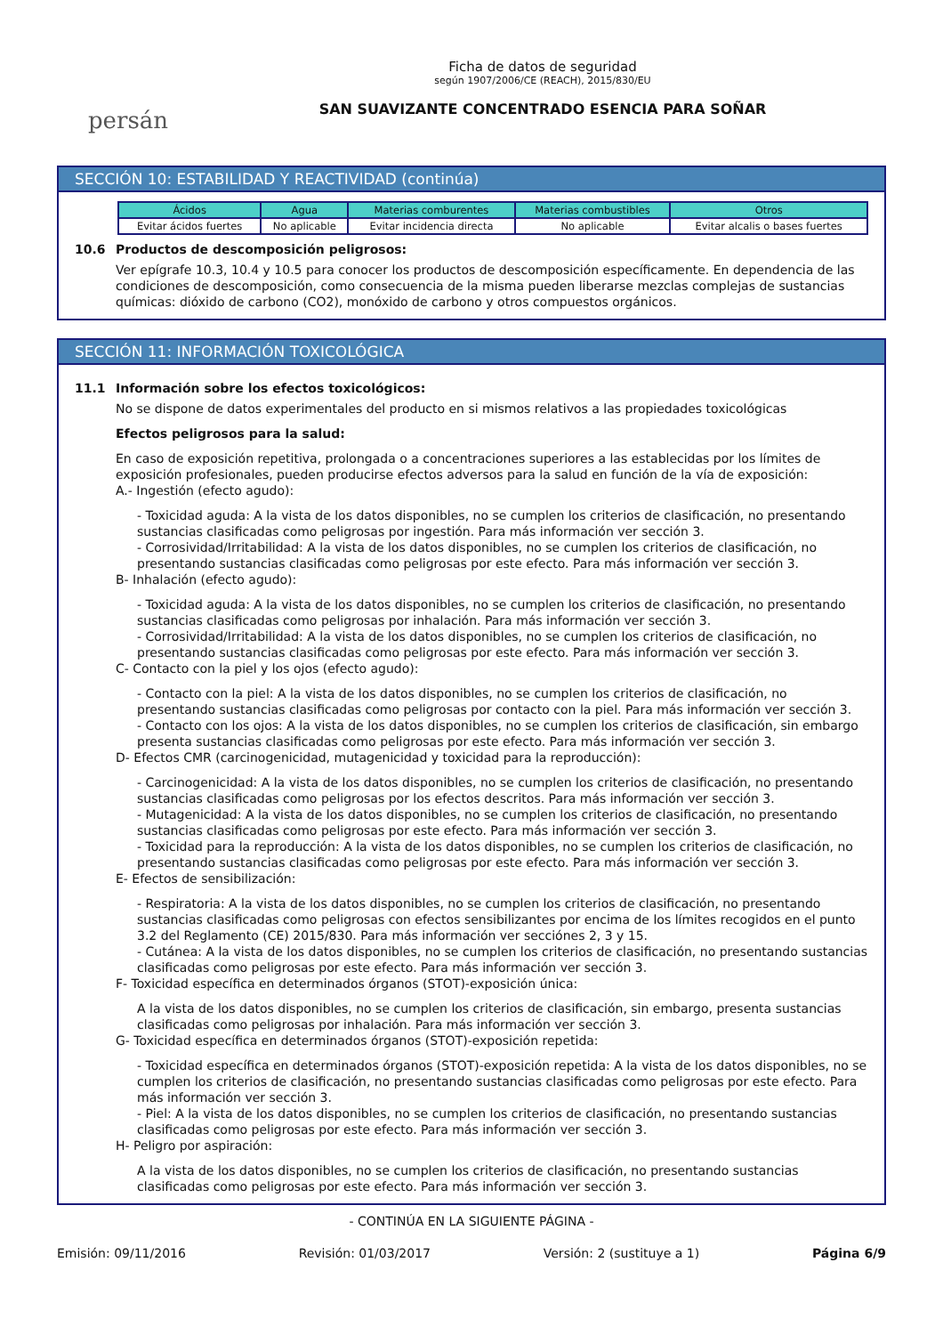persán
Ficha de datos de seguridad
según 1907/2006/CE (REACH), 2015/830/EU
SAN SUAVIZANTE CONCENTRADO ESENCIA PARA SOÑAR
SECCIÓN 10: ESTABILIDAD Y REACTIVIDAD (continúa)
| Ácidos | Agua | Materias comburentes | Materias combustibles | Otros |
| --- | --- | --- | --- | --- |
| Evitar ácidos fuertes | No aplicable | Evitar incidencia directa | No aplicable | Evitar alcalis o bases fuertes |
10.6 Productos de descomposición peligrosos:
Ver epígrafe 10.3, 10.4 y 10.5 para conocer los productos de descomposición específicamente. En dependencia de las condiciones de descomposición, como consecuencia de la misma pueden liberarse mezclas complejas de sustancias químicas: dióxido de carbono (CO2), monóxido de carbono y otros compuestos orgánicos.
SECCIÓN 11: INFORMACIÓN TOXICOLÓGICA
11.1 Información sobre los efectos toxicológicos:
No se dispone de datos experimentales del producto en si mismos relativos a las propiedades toxicológicas
Efectos peligrosos para la salud:
En caso de exposición repetitiva, prolongada o a concentraciones superiores a las establecidas por los límites de exposición profesionales, pueden producirse efectos adversos para la salud en función de la vía de exposición:
A.- Ingestión (efecto agudo):
- Toxicidad aguda: A la vista de los datos disponibles, no se cumplen los criterios de clasificación, no presentando sustancias clasificadas como peligrosas por ingestión. Para más información ver sección 3.
- Corrosividad/Irritabilidad: A la vista de los datos disponibles, no se cumplen los criterios de clasificación, no presentando sustancias clasificadas como peligrosas por este efecto. Para más información ver sección 3.
B- Inhalación (efecto agudo):
- Toxicidad aguda: A la vista de los datos disponibles, no se cumplen los criterios de clasificación, no presentando sustancias clasificadas como peligrosas por inhalación. Para más información ver sección 3.
- Corrosividad/Irritabilidad: A la vista de los datos disponibles, no se cumplen los criterios de clasificación, no presentando sustancias clasificadas como peligrosas por este efecto. Para más información ver sección 3.
C- Contacto con la piel y los ojos (efecto agudo):
- Contacto con la piel: A la vista de los datos disponibles, no se cumplen los criterios de clasificación, no presentando sustancias clasificadas como peligrosas por contacto con la piel. Para más información ver sección 3.
- Contacto con los ojos: A la vista de los datos disponibles, no se cumplen los criterios de clasificación, sin embargo presenta sustancias clasificadas como peligrosas por este efecto. Para más información ver sección 3.
D- Efectos CMR (carcinogenicidad, mutagenicidad y toxicidad para la reproducción):
- Carcinogenicidad: A la vista de los datos disponibles, no se cumplen los criterios de clasificación, no presentando sustancias clasificadas como peligrosas por los efectos descritos. Para más información ver sección 3.
- Mutagenicidad: A la vista de los datos disponibles, no se cumplen los criterios de clasificación, no presentando sustancias clasificadas como peligrosas por este efecto. Para más información ver sección 3.
- Toxicidad para la reproducción: A la vista de los datos disponibles, no se cumplen los criterios de clasificación, no presentando sustancias clasificadas como peligrosas por este efecto. Para más información ver sección 3.
E- Efectos de sensibilización:
- Respiratoria: A la vista de los datos disponibles, no se cumplen los criterios de clasificación, no presentando sustancias clasificadas como peligrosas con efectos sensibilizantes por encima de los límites recogidos en el punto 3.2 del Reglamento (CE) 2015/830. Para más información ver secciónes 2, 3 y 15.
- Cutánea: A la vista de los datos disponibles, no se cumplen los criterios de clasificación, no presentando sustancias clasificadas como peligrosas por este efecto. Para más información ver sección 3.
F- Toxicidad específica en determinados órganos (STOT)-exposición única:
A la vista de los datos disponibles, no se cumplen los criterios de clasificación, sin embargo, presenta sustancias clasificadas como peligrosas por inhalación. Para más información ver sección 3.
G- Toxicidad específica en determinados órganos (STOT)-exposición repetida:
- Toxicidad específica en determinados órganos (STOT)-exposición repetida: A la vista de los datos disponibles, no se cumplen los criterios de clasificación, no presentando sustancias clasificadas como peligrosas por este efecto. Para más información ver sección 3.
- Piel: A la vista de los datos disponibles, no se cumplen los criterios de clasificación, no presentando sustancias clasificadas como peligrosas por este efecto. Para más información ver sección 3.
H- Peligro por aspiración:
A la vista de los datos disponibles, no se cumplen los criterios de clasificación, no presentando sustancias clasificadas como peligrosas por este efecto. Para más información ver sección 3.
- CONTINÚA EN LA SIGUIENTE PÁGINA -
Emisión: 09/11/2016 Revisión: 01/03/2017 Versión: 2 (sustituye a 1) Página 6/9